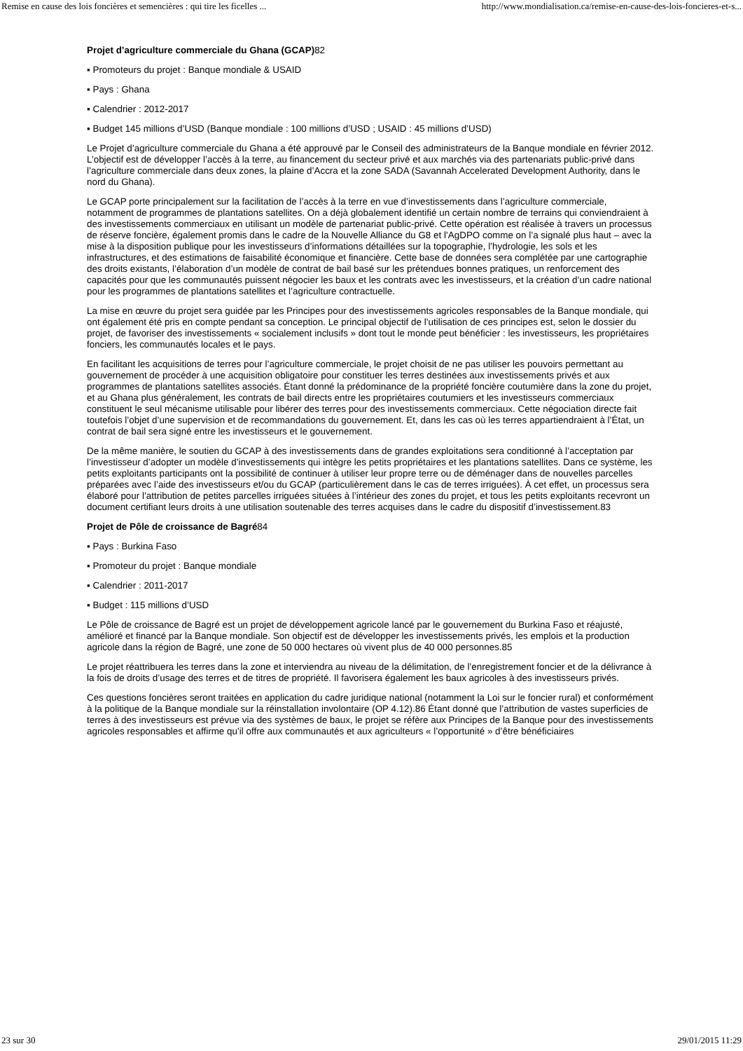Remise en cause des lois foncières et semencières : qui tire les ficelles ... http://www.mondialisation.ca/remise-en-cause-des-lois-foncieres-et-s...
Projet d’agriculture commerciale du Ghana (GCAP) 82
▪ Promoteurs du projet : Banque mondiale & USAID
▪ Pays : Ghana
▪ Calendrier : 2012-2017
▪ Budget 145 millions d’USD (Banque mondiale : 100 millions d’USD ; USAID : 45 millions d’USD)
Le Projet d’agriculture commerciale du Ghana a été approuvé par le Conseil des administrateurs de la Banque mondiale en février 2012. L’objectif est de développer l’accès à la terre, au financement du secteur privé et aux marchés via des partenariats public-privé dans l’agriculture commerciale dans deux zones, la plaine d’Accra et la zone SADA (Savannah Accelerated Development Authority, dans le nord du Ghana).
Le GCAP porte principalement sur la facilitation de l’accès à la terre en vue d’investissements dans l’agriculture commerciale, notamment de programmes de plantations satellites. On a déjà globalement identifié un certain nombre de terrains qui conviendraient à des investissements commerciaux en utilisant un modèle de partenariat public-privé. Cette opération est réalisée à travers un processus de réserve foncière, également promis dans le cadre de la Nouvelle Alliance du G8 et l’AgDPO comme on l’a signalé plus haut – avec la mise à la disposition publique pour les investisseurs d’informations détaillées sur la topographie, l’hydrologie, les sols et les infrastructures, et des estimations de faisabilité économique et financière. Cette base de données sera complétée par une cartographie des droits existants, l’élaboration d’un modèle de contrat de bail basé sur les prétendues bonnes pratiques, un renforcement des capacités pour que les communautés puissent négocier les baux et les contrats avec les investisseurs, et la création d’un cadre national pour les programmes de plantations satellites et l’agriculture contractuelle.
La mise en œuvre du projet sera guidée par les Principes pour des investissements agricoles responsables de la Banque mondiale, qui ont également été pris en compte pendant sa conception. Le principal objectif de l’utilisation de ces principes est, selon le dossier du projet, de favoriser des investissements « socialement inclusifs » dont tout le monde peut bénéficier : les investisseurs, les propriétaires fonciers, les communautés locales et le pays.
En facilitant les acquisitions de terres pour l’agriculture commerciale, le projet choisit de ne pas utiliser les pouvoirs permettant au gouvernement de procéder à une acquisition obligatoire pour constituer les terres destinées aux investissements privés et aux programmes de plantations satellites associés. Étant donné la prédominance de la propriété foncière coutumière dans la zone du projet, et au Ghana plus généralement, les contrats de bail directs entre les propriétaires coutumiers et les investisseurs commerciaux constituent le seul mécanisme utilisable pour libérer des terres pour des investissements commerciaux. Cette négociation directe fait toutefois l’objet d’une supervision et de recommandations du gouvernement. Et, dans les cas où les terres appartiendraient à l’État, un contrat de bail sera signé entre les investisseurs et le gouvernement.
De la même manière, le soutien du GCAP à des investissements dans de grandes exploitations sera conditionné à l’acceptation par l’investisseur d’adopter un modèle d’investissements qui intègre les petits propriétaires et les plantations satellites. Dans ce système, les petits exploitants participants ont la possibilité de continuer à utiliser leur propre terre ou de déménager dans de nouvelles parcelles préparées avec l’aide des investisseurs et/ou du GCAP (particulièrement dans le cas de terres irriguées). À cet effet, un processus sera élaboré pour l’attribution de petites parcelles irriguées situées à l’intérieur des zones du projet, et tous les petits exploitants recevront un document certifiant leurs droits à une utilisation soutenable des terres acquises dans le cadre du dispositif d’investissement.83
Projet de Pôle de croissance de Bagré84
▪ Pays : Burkina Faso
▪ Promoteur du projet : Banque mondiale
▪ Calendrier : 2011-2017
▪ Budget : 115 millions d’USD
Le Pôle de croissance de Bagré est un projet de développement agricole lancé par le gouvernement du Burkina Faso et réajusté, amélioré et financé par la Banque mondiale. Son objectif est de développer les investissements privés, les emplois et la production agricole dans la région de Bagré, une zone de 50 000 hectares où vivent plus de 40 000 personnes.85
Le projet réattribuera les terres dans la zone et interviendra au niveau de la délimitation, de l’enregistrement foncier et de la délivrance à la fois de droits d’usage des terres et de titres de propriété. Il favorisera également les baux agricoles à des investisseurs privés.
Ces questions foncières seront traitées en application du cadre juridique national (notamment la Loi sur le foncier rural) et conformément à la politique de la Banque mondiale sur la réinstallation involontaire (OP 4.12).86 Étant donné que l’attribution de vastes superficies de terres à des investisseurs est prévue via des systèmes de baux, le projet se réfère aux Principes de la Banque pour des investissements agricoles responsables et affirme qu’il offre aux communautés et aux agriculteurs « l’opportunité » d’être bénéficiaires
23 sur 30 29/01/2015 11:29